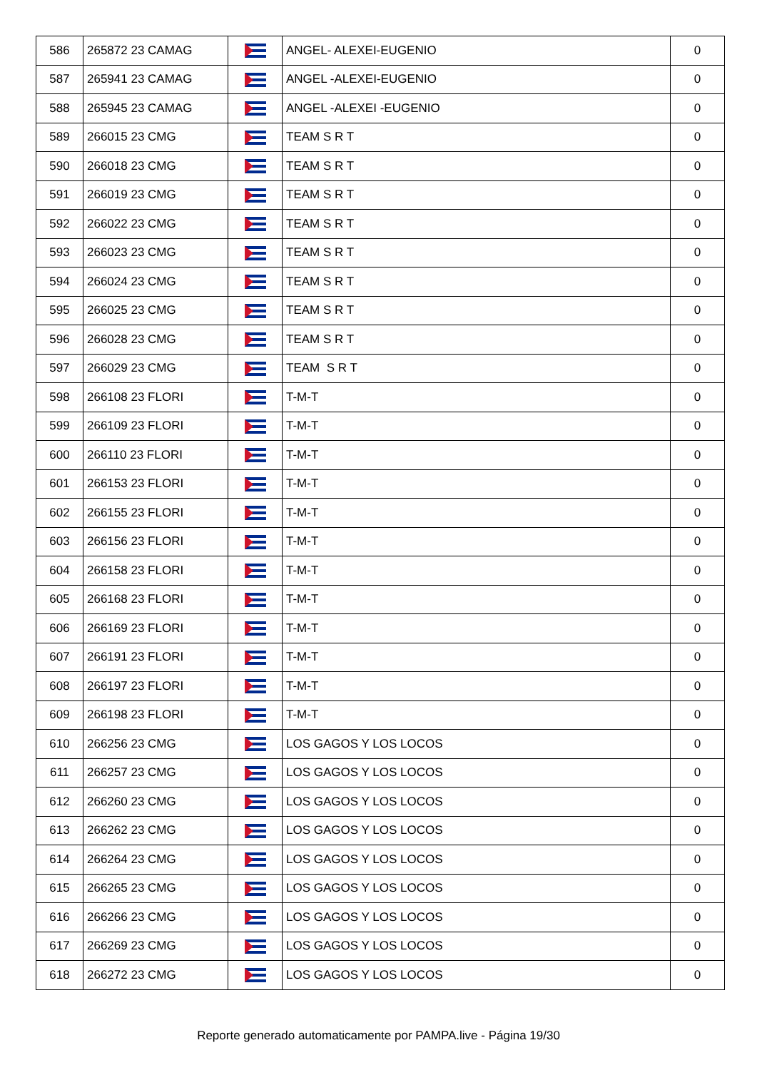| 586 | 265872 23 CAMAG | | ANGEL- ALEXEI-EUGENIO | 0 |
| 587 | 265941 23 CAMAG | | ANGEL -ALEXEI-EUGENIO | 0 |
| 588 | 265945 23 CAMAG | | ANGEL -ALEXEI -EUGENIO | 0 |
| 589 | 266015 23 CMG | | TEAM S R T | 0 |
| 590 | 266018 23 CMG | | TEAM S R T | 0 |
| 591 | 266019 23 CMG | | TEAM S R T | 0 |
| 592 | 266022 23 CMG | | TEAM S R T | 0 |
| 593 | 266023 23 CMG | | TEAM S R T | 0 |
| 594 | 266024 23 CMG | | TEAM S R T | 0 |
| 595 | 266025 23 CMG | | TEAM S R T | 0 |
| 596 | 266028 23 CMG | | TEAM S R T | 0 |
| 597 | 266029 23 CMG | | TEAM S R T | 0 |
| 598 | 266108 23 FLORI | | T-M-T | 0 |
| 599 | 266109 23 FLORI | | T-M-T | 0 |
| 600 | 266110 23 FLORI | | T-M-T | 0 |
| 601 | 266153 23 FLORI | | T-M-T | 0 |
| 602 | 266155 23 FLORI | | T-M-T | 0 |
| 603 | 266156 23 FLORI | | T-M-T | 0 |
| 604 | 266158 23 FLORI | | T-M-T | 0 |
| 605 | 266168 23 FLORI | | T-M-T | 0 |
| 606 | 266169 23 FLORI | | T-M-T | 0 |
| 607 | 266191 23 FLORI | | T-M-T | 0 |
| 608 | 266197 23 FLORI | | T-M-T | 0 |
| 609 | 266198 23 FLORI | | T-M-T | 0 |
| 610 | 266256 23 CMG | | LOS GAGOS Y LOS LOCOS | 0 |
| 611 | 266257 23 CMG | | LOS GAGOS Y LOS LOCOS | 0 |
| 612 | 266260 23 CMG | | LOS GAGOS Y LOS LOCOS | 0 |
| 613 | 266262 23 CMG | | LOS GAGOS Y LOS LOCOS | 0 |
| 614 | 266264 23 CMG | | LOS GAGOS Y LOS LOCOS | 0 |
| 615 | 266265 23 CMG | | LOS GAGOS Y LOS LOCOS | 0 |
| 616 | 266266 23 CMG | | LOS GAGOS Y LOS LOCOS | 0 |
| 617 | 266269 23 CMG | | LOS GAGOS Y LOS LOCOS | 0 |
| 618 | 266272 23 CMG | | LOS GAGOS Y LOS LOCOS | 0 |
Reporte generado automaticamente por PAMPA.live - Página 19/30